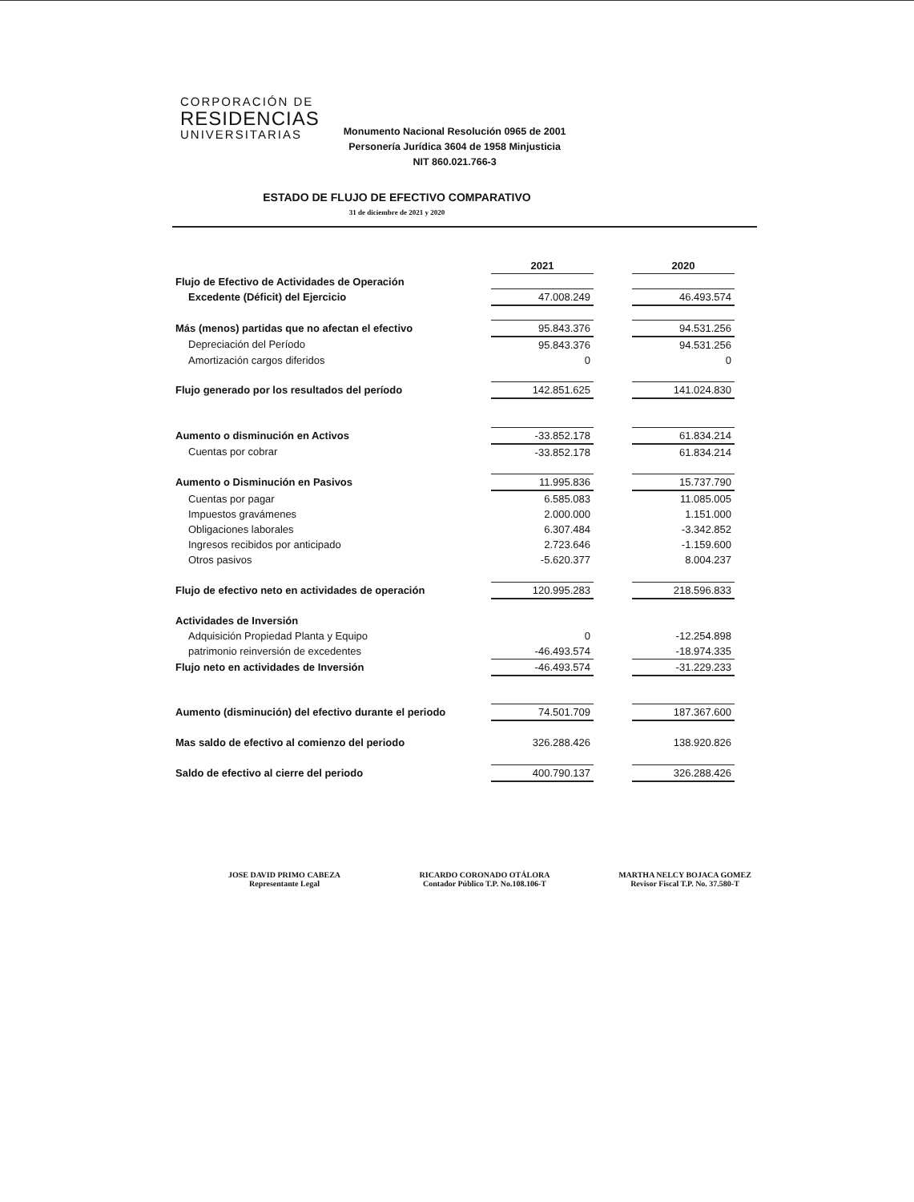CORPORACIÓN DE
RESIDENCIAS
UNIVERSITARIAS
Monumento Nacional Resolución 0965 de 2001
Personería Jurídica 3604 de 1958 Minjusticia
NIT 860.021.766-3
ESTADO DE FLUJO DE EFECTIVO COMPARATIVO
31 de diciembre de 2021 y 2020
| | 2021 | | 2020 |
| Flujo de Efectivo de Actividades de Operación | | | |
| Excedente (Déficit) del Ejercicio | 47.008.249 | | 46.493.574 |
| Más (menos) partidas que no afectan el efectivo | 95.843.376 | | 94.531.256 |
| Depreciación del Período | 95.843.376 | | 94.531.256 |
| Amortización cargos diferidos | 0 | | 0 |
| Flujo generado por los resultados del período | 142.851.625 | | 141.024.830 |
| Aumento o disminución en Activos | -33.852.178 | | 61.834.214 |
| Cuentas por cobrar | -33.852.178 | | 61.834.214 |
| Aumento o Disminución en Pasivos | 11.995.836 | | 15.737.790 |
| Cuentas por pagar | 6.585.083 | | 11.085.005 |
| Impuestos gravámenes | 2.000.000 | | 1.151.000 |
| Obligaciones laborales | 6.307.484 | | -3.342.852 |
| Ingresos recibidos por anticipado | 2.723.646 | | -1.159.600 |
| Otros pasivos | -5.620.377 | | 8.004.237 |
| Flujo de efectivo neto en actividades de operación | 120.995.283 | | 218.596.833 |
| Actividades de Inversión | | | |
| Adquisición Propiedad Planta y Equipo | 0 | | -12.254.898 |
| patrimonio reinversión de excedentes | -46.493.574 | | -18.974.335 |
| Flujo neto en actividades de Inversión | -46.493.574 | | -31.229.233 |
| Aumento (disminución) del efectivo durante el periodo | 74.501.709 | | 187.367.600 |
| Mas saldo de efectivo al comienzo del periodo | 326.288.426 | | 138.920.826 |
| Saldo de efectivo al cierre del periodo | 400.790.137 | | 326.288.426 |
JOSE DAVID PRIMO CABEZA
Representante Legal
RICARDO CORONADO OTÁLORA
Contador Público T.P. No.108.106-T
MARTHA NELCY BOJACA GOMEZ
Revisor Fiscal T.P. No. 37.580-T